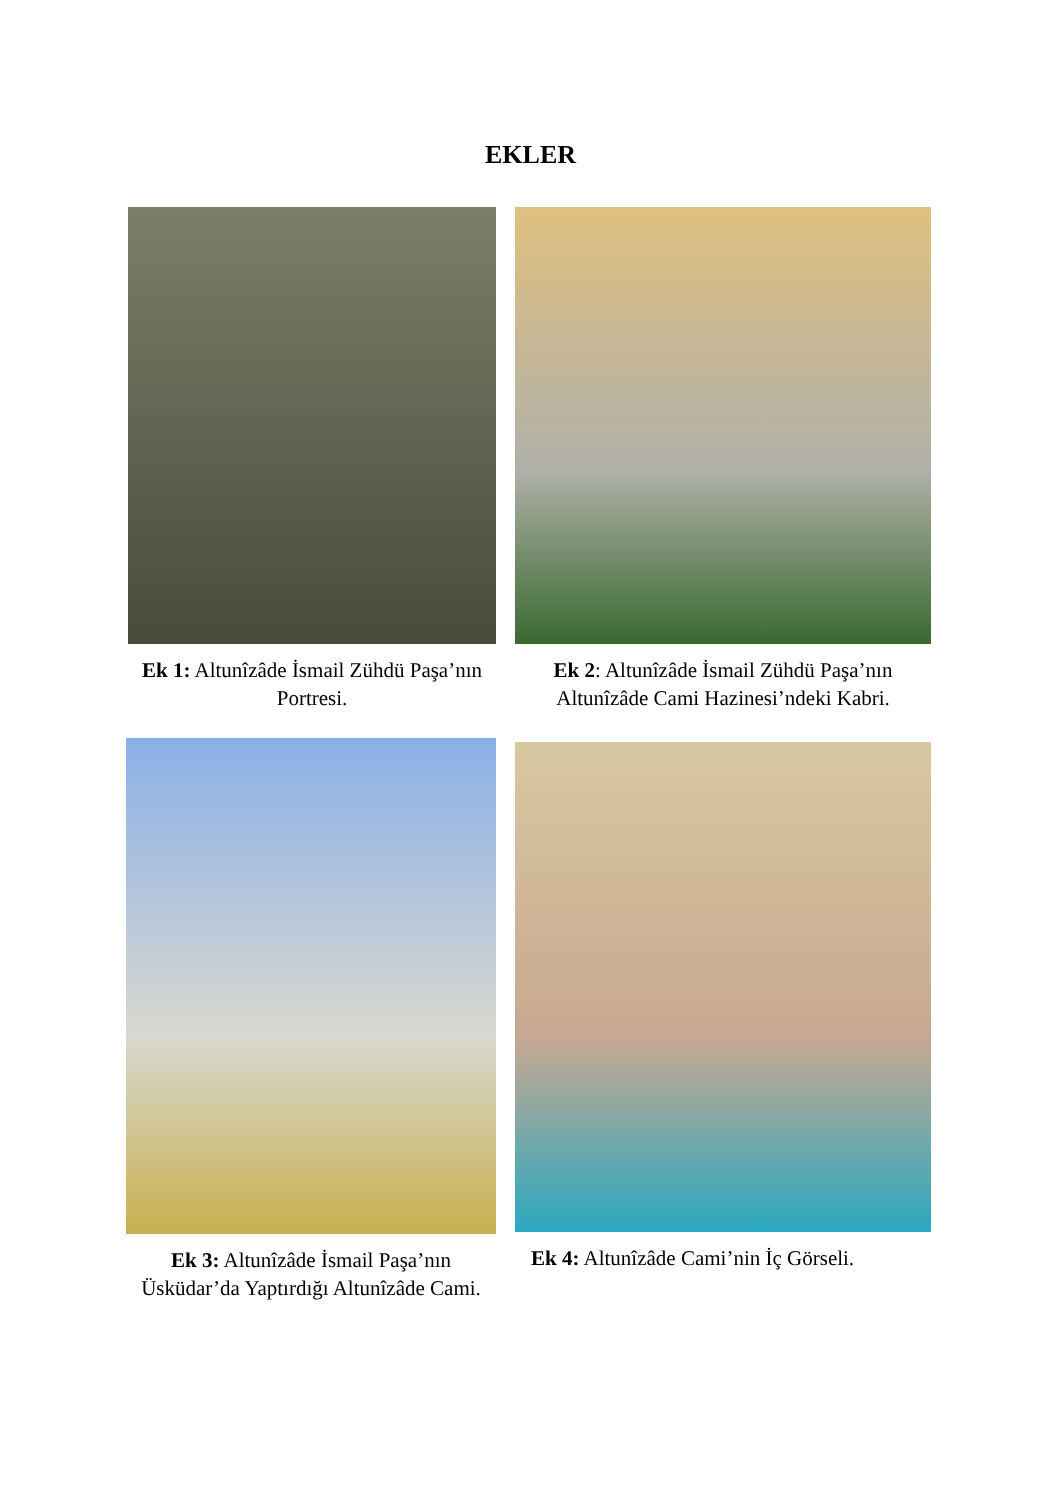EKLER
Ek 1: Altunîzâde İsmail Zühdü Paşa’nın Portresi.
Ek 2: Altunîzâde İsmail Zühdü Paşa’nın Altunîzâde Cami Hazinesi’ndeki Kabri.
Ek 3: Altunîzâde İsmail Paşa’nın Üsküdar’da Yaptırdığı Altunîzâde Cami.
Ek 4: Altunîzâde Cami’nin İç Görseli.